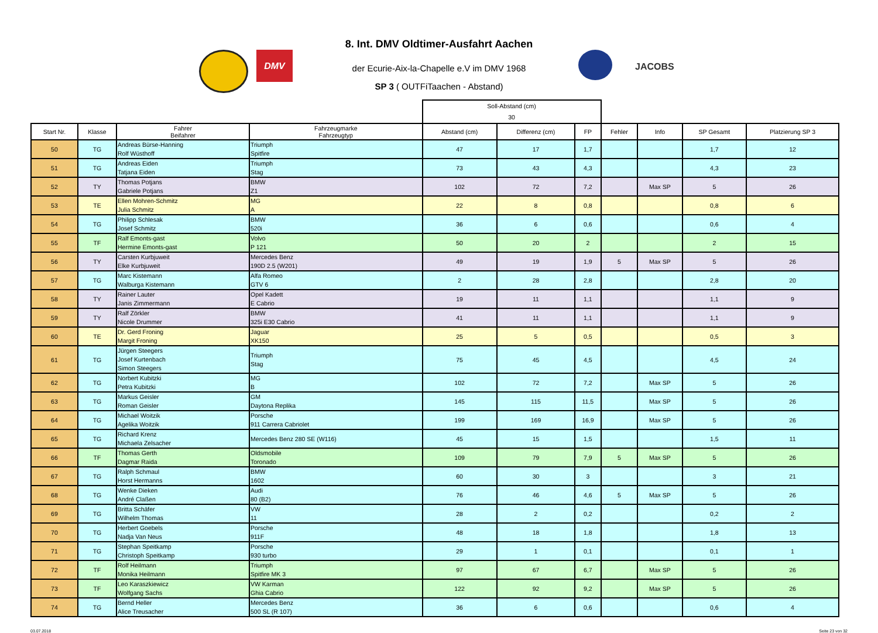DMV
JACOBS
8. Int. DMV Oldtimer-Ausfahrt Aachen
der Ecurie-Aix-la-Chapelle e.V im DMV 1968
SP 3 ( OUTFiTaachen - Abstand)
| | | | | Soll-Abstand (cm) 30 | | | | | | |
| Start Nr. | Klasse | Fahrer Beifahrer | Fahrzeugmarke Fahrzeugtyp | Abstand (cm) | Differenz (cm) | FP | Fehler | Info | SP Gesamt | Platzierung SP 3 |
| 50 | TG | Andreas Bürse-Hanning Rolf Wüsthoff | Triumph Spitfire | 47 | 17 | 1,7 | | | 1,7 | 12 |
| 51 | TG | Andreas Eiden Tatjana Eiden | Triumph Stag | 73 | 43 | 4,3 | | | 4,3 | 23 |
| 52 | TY | Thomas Potjans Gabriele Potjans | BMW Z1 | 102 | 72 | 7,2 | | Max SP | 5 | 26 |
| 53 | TE | Ellen Mohren-Schmitz Julia Schmitz | MG A | 22 | 8 | 0,8 | | | 0,8 | 6 |
| 54 | TG | Philipp Schlesak Josef Schmitz | BMW 520i | 36 | 6 | 0,6 | | | 0,6 | 4 |
| 55 | TF | Ralf Emonts-gast Hermine Emonts-gast | Volvo P 121 | 50 | 20 | 2 | | | 2 | 15 |
| 56 | TY | Carsten Kurbjuweit Elke Kurbjuweit | Mercedes Benz 190D 2.5 (W201) | 49 | 19 | 1,9 | 5 | Max SP | 5 | 26 |
| 57 | TG | Marc Kistemann Walburga Kistemann | Alfa Romeo GTV 6 | 2 | 28 | 2,8 | | | 2,8 | 20 |
| 58 | TY | Rainer Lauter Janis Zimmermann | Opel Kadett E Cabrio | 19 | 11 | 1,1 | | | 1,1 | 9 |
| 59 | TY | Ralf Zörkler Nicole Drummer | BMW 325i E30 Cabrio | 41 | 11 | 1,1 | | | 1,1 | 9 |
| 60 | TE | Dr. Gerd Froning Margit Froning | Jaguar XK150 | 25 | 5 | 0,5 | | | 0,5 | 3 |
| 61 | TG | Jürgen Steegers Josef Kurtenbach Simon Steegers | Triumph Stag | 75 | 45 | 4,5 | | | 4,5 | 24 |
| 62 | TG | Norbert Kubitzki Petra Kubitzki | MG B | 102 | 72 | 7,2 | | Max SP | 5 | 26 |
| 63 | TG | Markus Geisler Roman Geisler | GM Daytona Replika | 145 | 115 | 11,5 | | Max SP | 5 | 26 |
| 64 | TG | Michael Woitzik Agelika Woitzik | Porsche 911 Carrera Cabriolet | 199 | 169 | 16,9 | | Max SP | 5 | 26 |
| 65 | TG | Richard Krenz Michaela Zelsacher | Mercedes Benz 280 SE (W116) | 45 | 15 | 1,5 | | | 1,5 | 11 |
| 66 | TF | Thomas Gerth Dagmar Raida | Oldsmobile Toronado | 109 | 79 | 7,9 | 5 | Max SP | 5 | 26 |
| 67 | TG | Ralph Schmaul Horst Hermanns | BMW 1602 | 60 | 30 | 3 | | | 3 | 21 |
| 68 | TG | Wenke Dieken André Claßen | Audi 80 (B2) | 76 | 46 | 4,6 | 5 | Max SP | 5 | 26 |
| 69 | TG | Britta Schäfer Wilhelm Thomas | VW 11 | 28 | 2 | 0,2 | | | 0,2 | 2 |
| 70 | TG | Herbert Goebels Nadja Van Neus | Porsche 911F | 48 | 18 | 1,8 | | | 1,8 | 13 |
| 71 | TG | Stephan Speitkamp Christoph Speitkamp | Porsche 930 turbo | 29 | 1 | 0,1 | | | 0,1 | 1 |
| 72 | TF | Rolf Heilmann Monika Heilmann | Triumph Spitfire MK 3 | 97 | 67 | 6,7 | | Max SP | 5 | 26 |
| 73 | TF | Leo Karaszkiewicz Wolfgang Sachs | VW Karman Ghia Cabrio | 122 | 92 | 9,2 | | Max SP | 5 | 26 |
| 74 | TG | Bernd Heller Alice Treusacher | Mercedes Benz 500 SL (R 107) | 36 | 6 | 0,6 | | | 0,6 | 4 |
03.07.2018 Seite 23 von 32